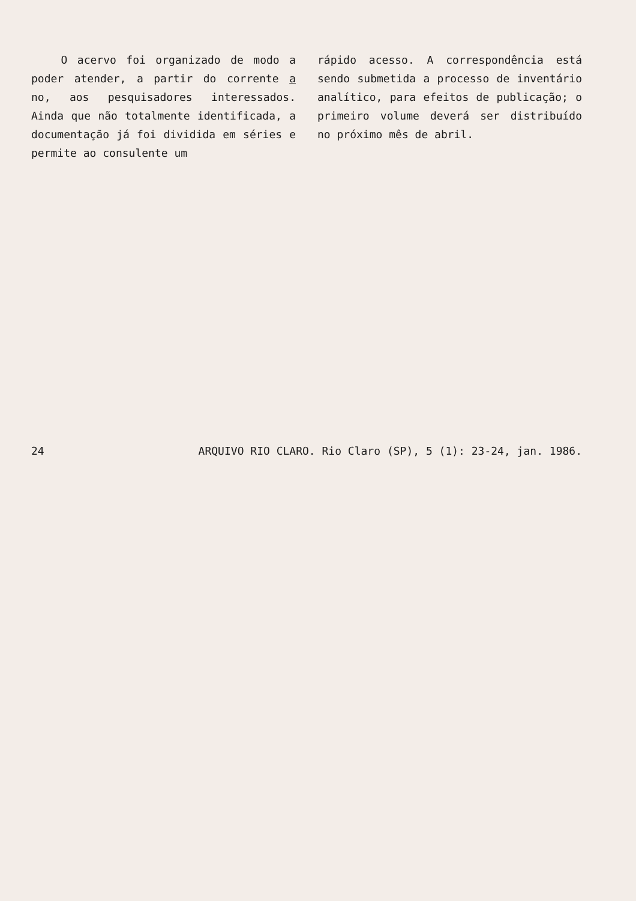O acervo foi organizado de modo a poder atender, a partir do corrente a no, aos pesquisadores interessados. Ainda que não totalmente identificada, a documentação já foi dividida em séries e permite ao consulente um
rápido acesso. A correspondência está sendo submetida a processo de inventário analítico, para efeitos de publicação; o primeiro volume deverá ser distribuído no próximo mês de abril.
24 ARQUIVO RIO CLARO. Rio Claro (SP), 5 (1): 23-24, jan. 1986.